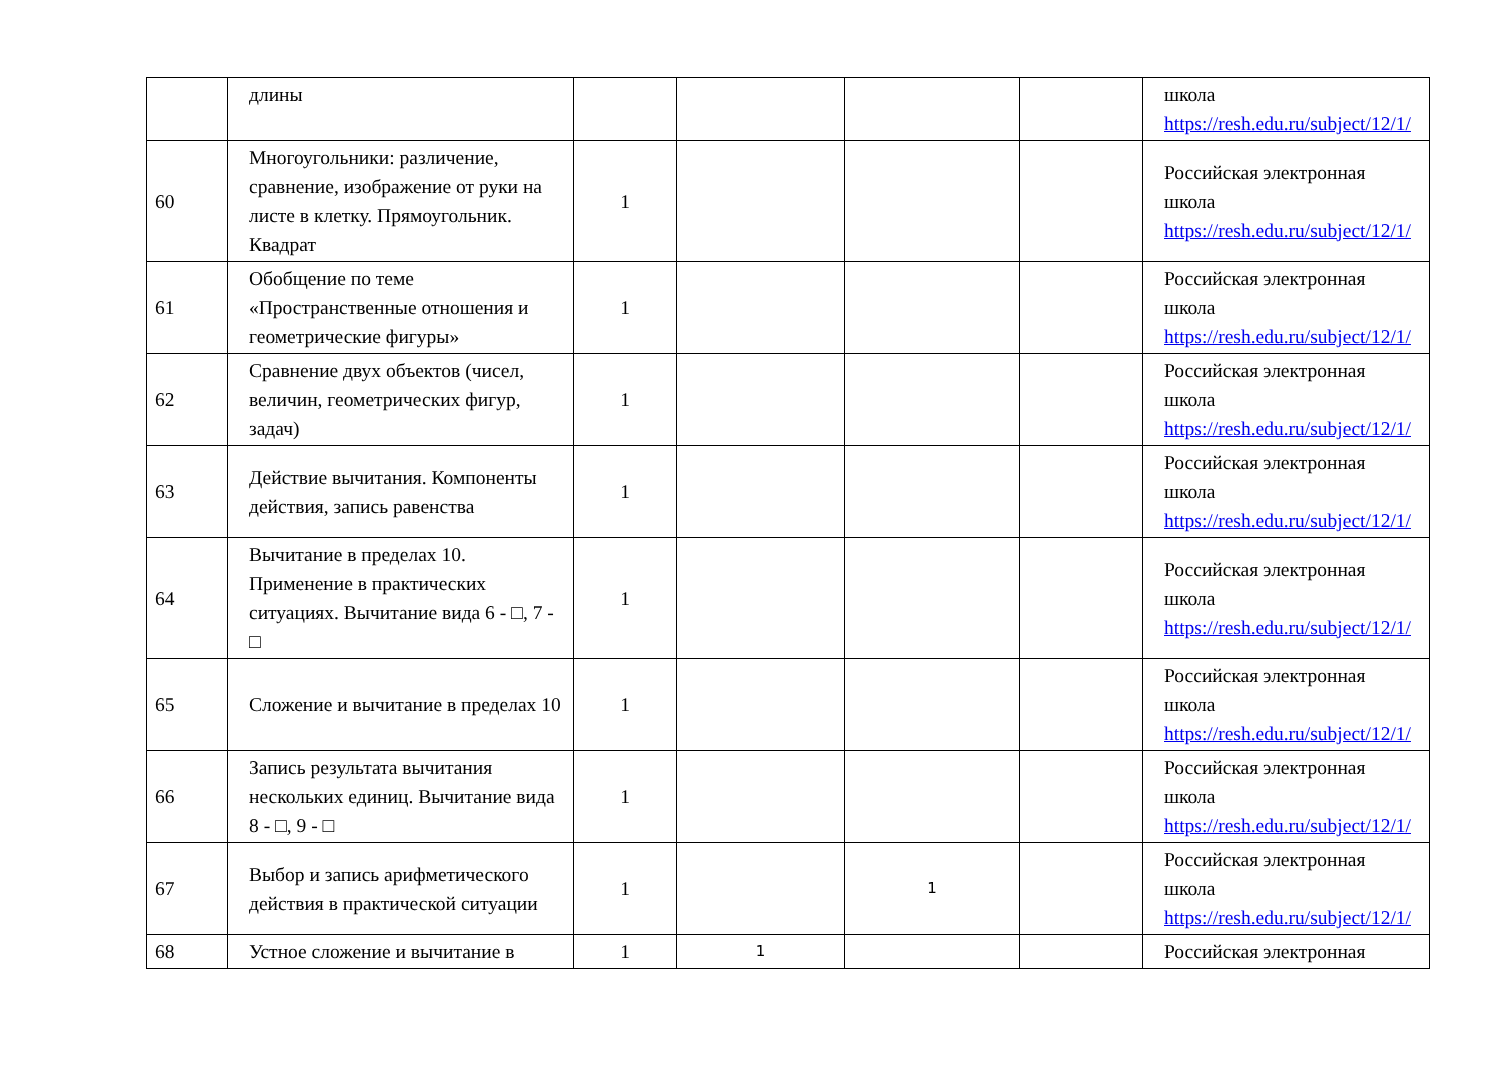| | длины | | | | | школа https://resh.edu.ru/subject/12/1/ |
| 60 | Многоугольники: различение, сравнение, изображение от руки на листе в клетку. Прямоугольник. Квадрат | 1 | | | | Российская электронная школа https://resh.edu.ru/subject/12/1/ |
| 61 | Обобщение по теме «Пространственные отношения и геометрические фигуры» | 1 | | | | Российская электронная школа https://resh.edu.ru/subject/12/1/ |
| 62 | Сравнение двух объектов (чисел, величин, геометрических фигур, задач) | 1 | | | | Российская электронная школа https://resh.edu.ru/subject/12/1/ |
| 63 | Действие вычитания. Компоненты действия, запись равенства | 1 | | | | Российская электронная школа https://resh.edu.ru/subject/12/1/ |
| 64 | Вычитание в пределах 10. Применение в практических ситуациях. Вычитание вида 6 - □, 7 - □ | 1 | | | | Российская электронная школа https://resh.edu.ru/subject/12/1/ |
| 65 | Сложение и вычитание в пределах 10 | 1 | | | | Российская электронная школа https://resh.edu.ru/subject/12/1/ |
| 66 | Запись результата вычитания нескольких единиц. Вычитание вида 8 - □, 9 - □ | 1 | | | | Российская электронная школа https://resh.edu.ru/subject/12/1/ |
| 67 | Выбор и запись арифметического действия в практической ситуации | 1 | | 1 | | Российская электронная школа https://resh.edu.ru/subject/12/1/ |
| 68 | Устное сложение и вычитание в | 1 | 1 | | | Российская электронная |